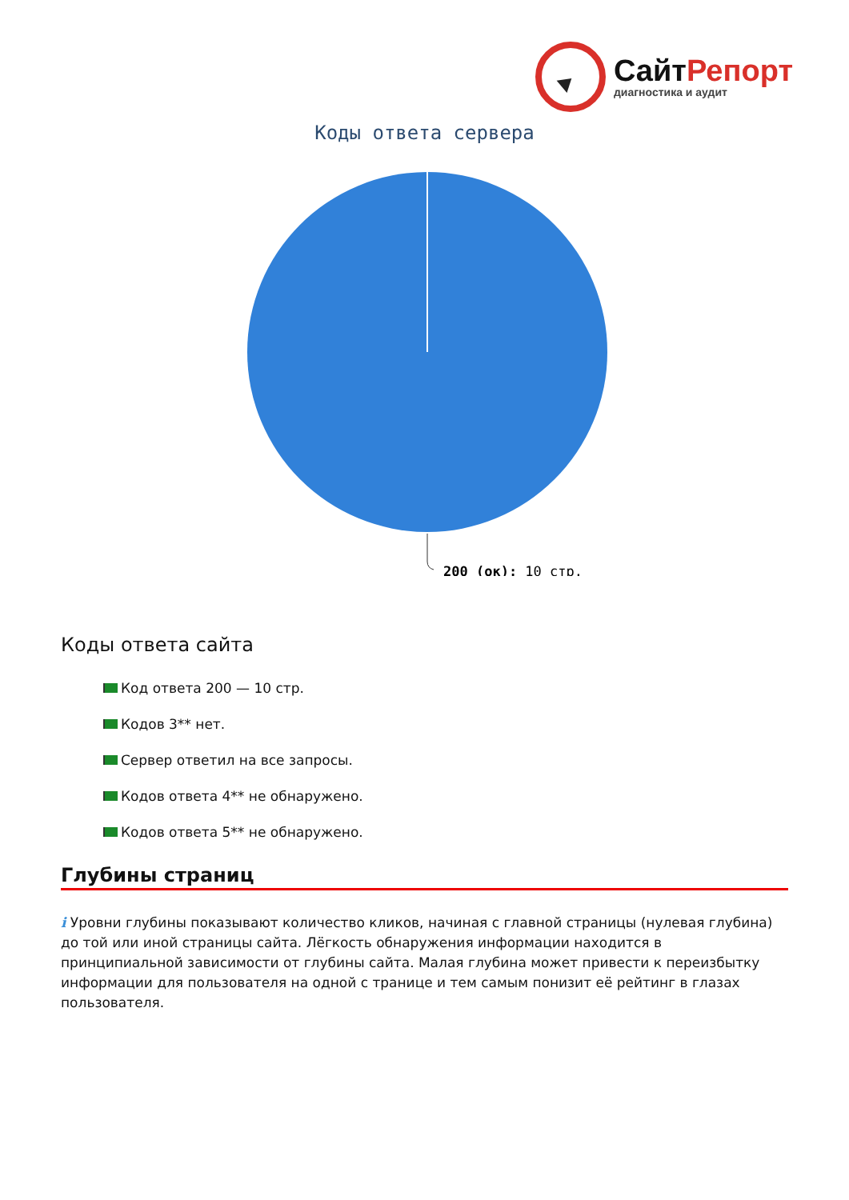СайтРепорт
диагностика и аудит
Коды ответа сервера
200 (ок): 10 стр.
Коды ответа сайта
Код ответа 200 — 10 стр.
Кодов 3** нет.
Сервер ответил на все запросы.
Кодов ответа 4** не обнаружено.
Кодов ответа 5** не обнаружено.
Глубины страниц
i Уровни глубины показывают количество кликов, начиная с главной страницы (нулевая глубина) до той или иной страницы сайта. Лёгкость обнаружения информации находится в принципиальной зависимости от глубины сайта. Малая глубина может привести к переизбытку информации для пользователя на одной с транице и тем самым понизит её рейтинг в глазах пользователя.